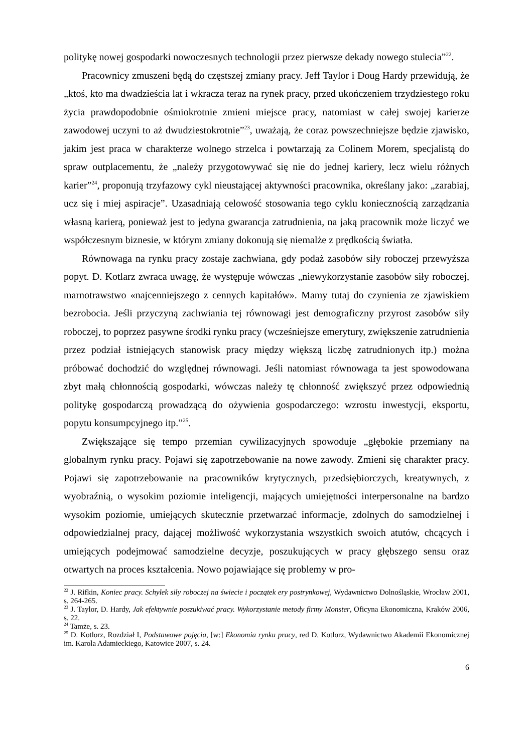politykę nowej gospodarki nowoczesnych technologii przez pierwsze dekady nowego stulecia”<sup>22</sup>.
Pracownicy zmuszeni będą do częstszej zmiany pracy. Jeff Taylor i Doug Hardy przewidują, że „ktoś, kto ma dwadzieścia lat i wkracza teraz na rynek pracy, przed ukończeniem trzydziestego roku życia prawdopodobnie ośmiokrotnie zmieni miejsce pracy, natomiast w całej swojej karierze zawodowej uczyni to aż dwudziestokrotnie”<sup>23</sup>, uważają, że coraz powszechniejsze będzie zjawisko, jakim jest praca w charakterze wolnego strzelca i powtarzają za Colinem Morem, specjalistą do spraw outplacementu, że „należy przygotowywać się nie do jednej kariery, lecz wielu różnych karier”<sup>24</sup>, proponują trzyfazowy cykl nieustającej aktywności pracownika, określany jako: „zarabiaj, ucz się i miej aspiracje”. Uzasadniają celowość stosowania tego cyklu koniecznością zarządzania własną karierą, ponieważ jest to jedyna gwarancja zatrudnienia, na jaką pracownik może liczyć we współczesnym biznesie, w którym zmiany dokonują się niemalże z prędkością światła.
Równowaga na rynku pracy zostaje zachwiana, gdy podaż zasobów siły roboczej przewyższa popyt. D. Kotlarz zwraca uwagę, że występuje wówczas „niewykorzystanie zasobów siły roboczej, marnotrawstwo «najcenniejszego z cennych kapitałów». Mamy tutaj do czynienia ze zjawiskiem bezrobocia. Jeśli przyczyną zachwiania tej równowagi jest demograficzny przyrost zasobów siły roboczej, to poprzez pasywne środki rynku pracy (wcześniejsze emerytury, zwiększenie zatrudnienia przez podział istniejących stanowisk pracy między większą liczbę zatrudnionych itp.) można próbować dochodzić do względnej równowagi. Jeśli natomiast równowaga ta jest spowodowana zbyt małą chłonnością gospodarki, wówczas należy tę chłonność zwiększyć przez odpowiednią politykę gospodarczą prowadzącą do ożywienia gospodarczego: wzrostu inwestycji, eksportu, popytu konsumpcyjnego itp.”<sup>25</sup>.
Zwiększające się tempo przemian cywilizacyjnych spowoduje „głębokie przemiany na globalnym rynku pracy. Pojawi się zapotrzebowanie na nowe zawody. Zmieni się charakter pracy. Pojawi się zapotrzebowanie na pracowników krytycznych, przedsiębiorczych, kreatywnych, z wyobraźnią, o wysokim poziomie inteligencji, mających umiejętności interpersonalne na bardzo wysokim poziomie, umiejących skutecznie przetwarzać informacje, zdolnych do samodzielnej i odpowiedzialnej pracy, dającej możliwość wykorzystania wszystkich swoich atutów, chcących i umiejących podejmować samodzielne decyzje, poszukujących w pracy głębszego sensu oraz otwartych na proces kształcenia. Nowo pojawiające się problemy w pro-
<sup>22</sup> J. Rifkin, Koniec pracy. Schyłek siły roboczej na świecie i początek ery postrynkowej, Wydawnictwo Dolnośląskie, Wrocław 2001, s. 264-265.
<sup>23</sup> J. Taylor, D. Hardy, Jak efektywnie poszukiwać pracy. Wykorzystanie metody firmy Monster, Oficyna Ekonomiczna, Kraków 2006, s. 22.
<sup>24</sup> Tamże, s. 23.
<sup>25</sup> D. Kotlorz, Rozdział I, Podstawowe pojęcia, [w:] Ekonomia rynku pracy, red D. Kotlorz, Wydawnictwo Akademii Ekonomicznej im. Karola Adamieckiego, Katowice 2007, s. 24.
6